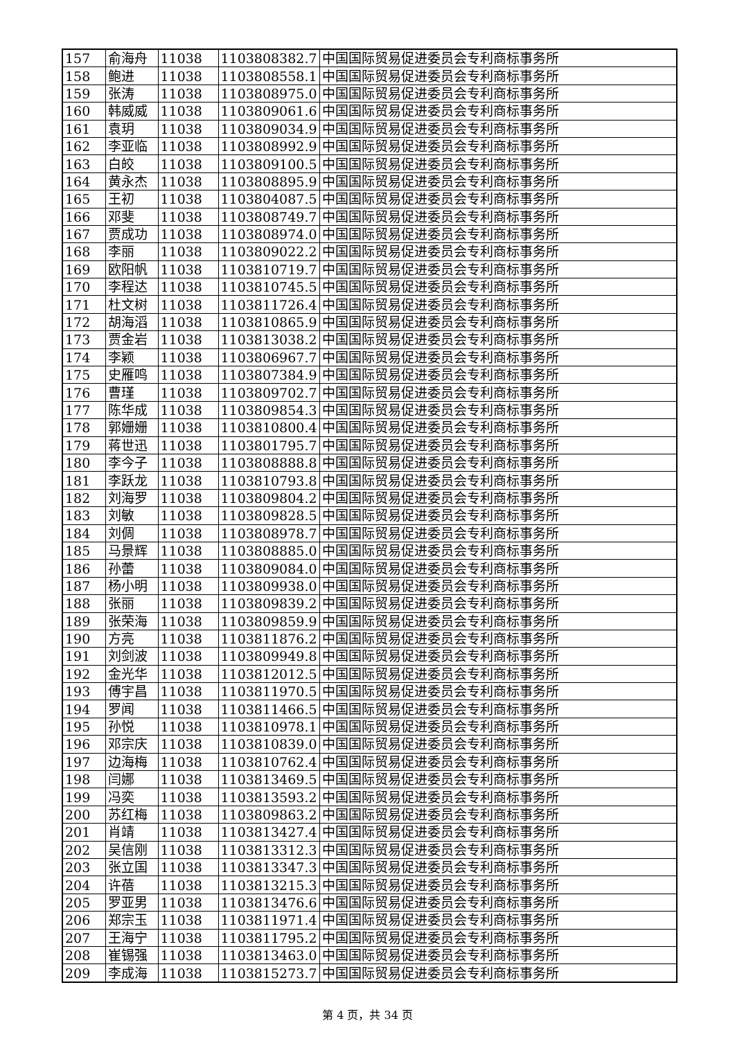| 157 | 俞海舟 | 11038 | 1103808382.7 | 中国国际贸易促进委员会专利商标事务所 |
| 158 | 鲍进 | 11038 | 1103808558.1 | 中国国际贸易促进委员会专利商标事务所 |
| 159 | 张涛 | 11038 | 1103808975.0 | 中国国际贸易促进委员会专利商标事务所 |
| 160 | 韩威威 | 11038 | 1103809061.6 | 中国国际贸易促进委员会专利商标事务所 |
| 161 | 袁玥 | 11038 | 1103809034.9 | 中国国际贸易促进委员会专利商标事务所 |
| 162 | 李亚临 | 11038 | 1103808992.9 | 中国国际贸易促进委员会专利商标事务所 |
| 163 | 白皎 | 11038 | 1103809100.5 | 中国国际贸易促进委员会专利商标事务所 |
| 164 | 黄永杰 | 11038 | 1103808895.9 | 中国国际贸易促进委员会专利商标事务所 |
| 165 | 王初 | 11038 | 1103804087.5 | 中国国际贸易促进委员会专利商标事务所 |
| 166 | 邓斐 | 11038 | 1103808749.7 | 中国国际贸易促进委员会专利商标事务所 |
| 167 | 贾成功 | 11038 | 1103808974.0 | 中国国际贸易促进委员会专利商标事务所 |
| 168 | 李丽 | 11038 | 1103809022.2 | 中国国际贸易促进委员会专利商标事务所 |
| 169 | 欧阳帆 | 11038 | 1103810719.7 | 中国国际贸易促进委员会专利商标事务所 |
| 170 | 李程达 | 11038 | 1103810745.5 | 中国国际贸易促进委员会专利商标事务所 |
| 171 | 杜文树 | 11038 | 1103811726.4 | 中国国际贸易促进委员会专利商标事务所 |
| 172 | 胡海滔 | 11038 | 1103810865.9 | 中国国际贸易促进委员会专利商标事务所 |
| 173 | 贾金岩 | 11038 | 1103813038.2 | 中国国际贸易促进委员会专利商标事务所 |
| 174 | 李颖 | 11038 | 1103806967.7 | 中国国际贸易促进委员会专利商标事务所 |
| 175 | 史雁鸣 | 11038 | 1103807384.9 | 中国国际贸易促进委员会专利商标事务所 |
| 176 | 曹瑾 | 11038 | 1103809702.7 | 中国国际贸易促进委员会专利商标事务所 |
| 177 | 陈华成 | 11038 | 1103809854.3 | 中国国际贸易促进委员会专利商标事务所 |
| 178 | 郭姗姗 | 11038 | 1103810800.4 | 中国国际贸易促进委员会专利商标事务所 |
| 179 | 蒋世迅 | 11038 | 1103801795.7 | 中国国际贸易促进委员会专利商标事务所 |
| 180 | 李今子 | 11038 | 1103808888.8 | 中国国际贸易促进委员会专利商标事务所 |
| 181 | 李跃龙 | 11038 | 1103810793.8 | 中国国际贸易促进委员会专利商标事务所 |
| 182 | 刘海罗 | 11038 | 1103809804.2 | 中国国际贸易促进委员会专利商标事务所 |
| 183 | 刘敏 | 11038 | 1103809828.5 | 中国国际贸易促进委员会专利商标事务所 |
| 184 | 刘倜 | 11038 | 1103808978.7 | 中国国际贸易促进委员会专利商标事务所 |
| 185 | 马景辉 | 11038 | 1103808885.0 | 中国国际贸易促进委员会专利商标事务所 |
| 186 | 孙蕾 | 11038 | 1103809084.0 | 中国国际贸易促进委员会专利商标事务所 |
| 187 | 杨小明 | 11038 | 1103809938.0 | 中国国际贸易促进委员会专利商标事务所 |
| 188 | 张丽 | 11038 | 1103809839.2 | 中国国际贸易促进委员会专利商标事务所 |
| 189 | 张荣海 | 11038 | 1103809859.9 | 中国国际贸易促进委员会专利商标事务所 |
| 190 | 方亮 | 11038 | 1103811876.2 | 中国国际贸易促进委员会专利商标事务所 |
| 191 | 刘剑波 | 11038 | 1103809949.8 | 中国国际贸易促进委员会专利商标事务所 |
| 192 | 金光华 | 11038 | 1103812012.5 | 中国国际贸易促进委员会专利商标事务所 |
| 193 | 傅宇昌 | 11038 | 1103811970.5 | 中国国际贸易促进委员会专利商标事务所 |
| 194 | 罗闻 | 11038 | 1103811466.5 | 中国国际贸易促进委员会专利商标事务所 |
| 195 | 孙悦 | 11038 | 1103810978.1 | 中国国际贸易促进委员会专利商标事务所 |
| 196 | 邓宗庆 | 11038 | 1103810839.0 | 中国国际贸易促进委员会专利商标事务所 |
| 197 | 边海梅 | 11038 | 1103810762.4 | 中国国际贸易促进委员会专利商标事务所 |
| 198 | 闫娜 | 11038 | 1103813469.5 | 中国国际贸易促进委员会专利商标事务所 |
| 199 | 冯奕 | 11038 | 1103813593.2 | 中国国际贸易促进委员会专利商标事务所 |
| 200 | 苏红梅 | 11038 | 1103809863.2 | 中国国际贸易促进委员会专利商标事务所 |
| 201 | 肖靖 | 11038 | 1103813427.4 | 中国国际贸易促进委员会专利商标事务所 |
| 202 | 吴信刚 | 11038 | 1103813312.3 | 中国国际贸易促进委员会专利商标事务所 |
| 203 | 张立国 | 11038 | 1103813347.3 | 中国国际贸易促进委员会专利商标事务所 |
| 204 | 许蓓 | 11038 | 1103813215.3 | 中国国际贸易促进委员会专利商标事务所 |
| 205 | 罗亚男 | 11038 | 1103813476.6 | 中国国际贸易促进委员会专利商标事务所 |
| 206 | 郑宗玉 | 11038 | 1103811971.4 | 中国国际贸易促进委员会专利商标事务所 |
| 207 | 王海宁 | 11038 | 1103811795.2 | 中国国际贸易促进委员会专利商标事务所 |
| 208 | 崔锡强 | 11038 | 1103813463.0 | 中国国际贸易促进委员会专利商标事务所 |
| 209 | 李成海 | 11038 | 1103815273.7 | 中国国际贸易促进委员会专利商标事务所 |
第 4 页，共 34 页